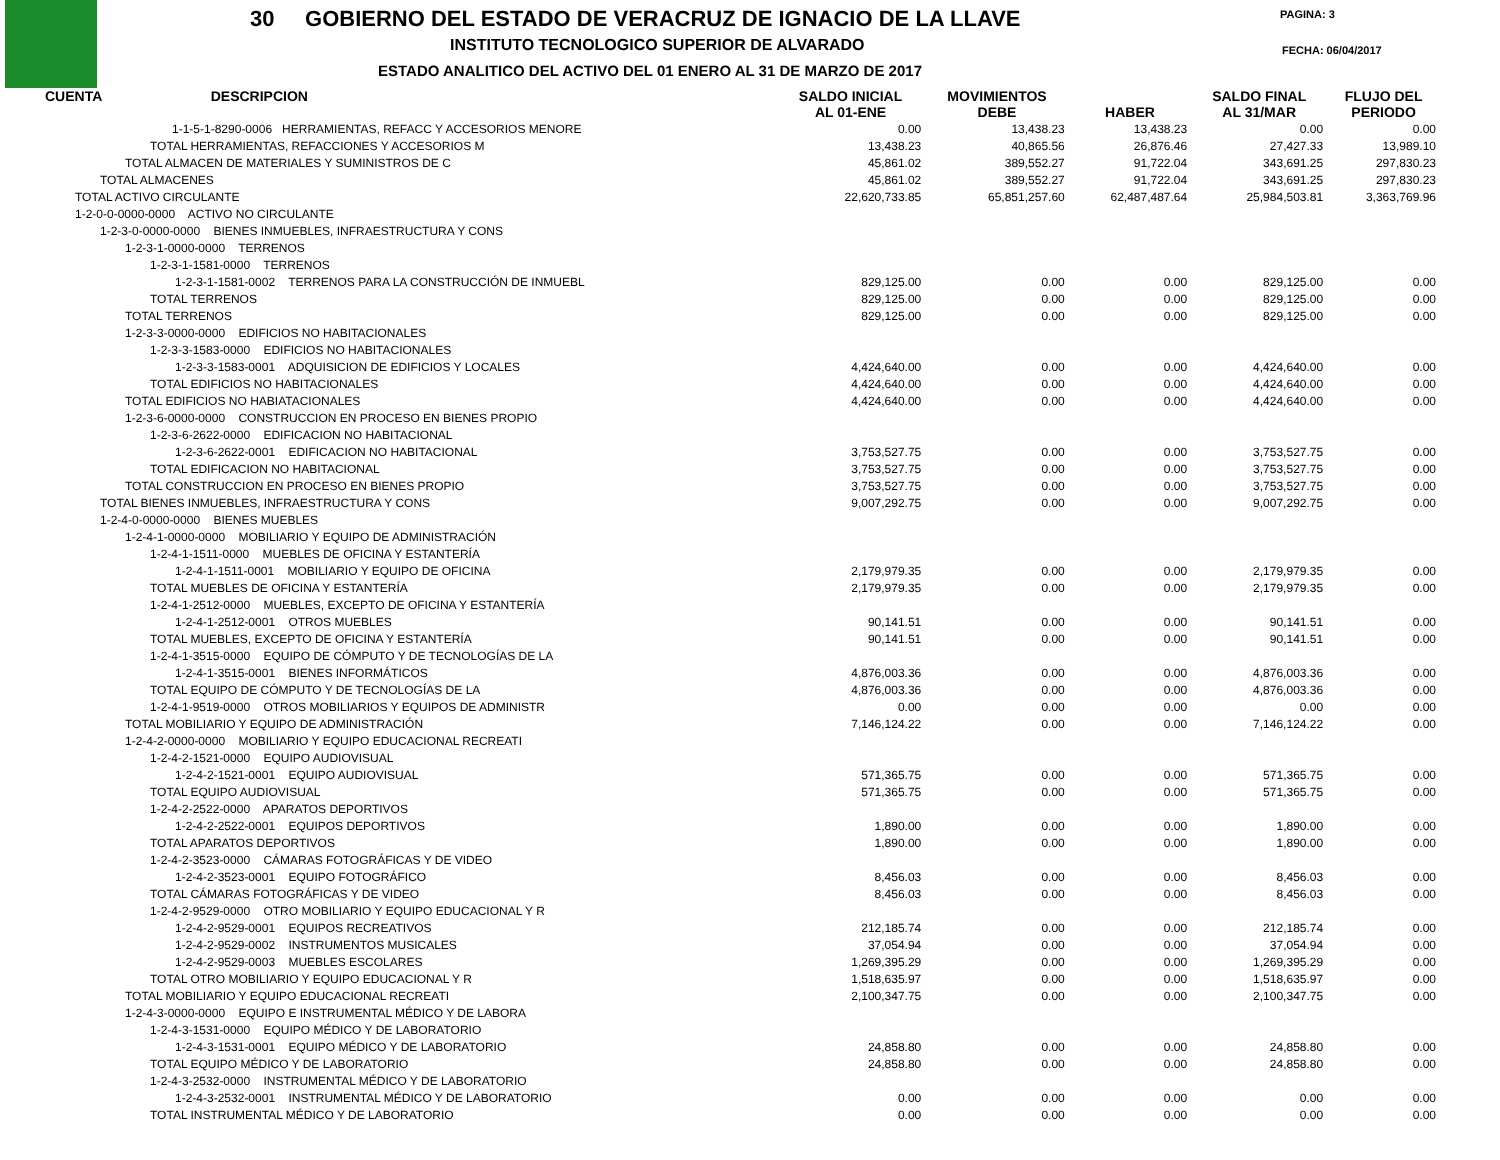30 GOBIERNO DEL ESTADO DE VERACRUZ DE IGNACIO DE LA LLAVE
INSTITUTO TECNOLOGICO SUPERIOR DE ALVARADO
ESTADO ANALITICO DEL ACTIVO DEL 01 ENERO AL 31 DE MARZO DE 2017
PAGINA: 3
FECHA: 06/04/2017
| CUENTA DESCRIPCION | | SALDO INICIAL AL 01-ENE | MOVIMIENTOS DEBE | HABER | SALDO FINAL AL 31/MAR | FLUJO DEL PERIODO |
| --- | --- | --- | --- | --- | --- | --- |
| | 1-1-5-1-8290-0006 HERRAMIENTAS, REFACC Y ACCESORIOS MENORE | 0.00 | 13,438.23 | 13,438.23 | 0.00 | 0.00 |
| TOTAL HERRAMIENTAS, REFACCIONES Y ACCESORIOS M | | 13,438.23 | 40,865.56 | 26,876.46 | 27,427.33 | 13,989.10 |
| TOTAL ALMACEN DE MATERIALES Y SUMINISTROS DE C | | 45,861.02 | 389,552.27 | 91,722.04 | 343,691.25 | 297,830.23 |
| TOTAL ALMACENES | | 45,861.02 | 389,552.27 | 91,722.04 | 343,691.25 | 297,830.23 |
| TOTAL ACTIVO CIRCULANTE | | 22,620,733.85 | 65,851,257.60 | 62,487,487.64 | 25,984,503.81 | 3,363,769.96 |
| 1-2-0-0-0000-0000 ACTIVO NO CIRCULANTE | | | | | | |
| 1-2-3-0-0000-0000 BIENES INMUEBLES, INFRAESTRUCTURA Y CONS | | | | | | |
| 1-2-3-1-0000-0000 TERRENOS | | | | | | |
| 1-2-3-1-1581-0000 TERRENOS | | | | | | |
| 1-2-3-1-1581-0002 TERRENOS PARA LA CONSTRUCCIÓN DE INMUEBL | | 829,125.00 | 0.00 | 0.00 | 829,125.00 | 0.00 |
| TOTAL TERRENOS | | 829,125.00 | 0.00 | 0.00 | 829,125.00 | 0.00 |
| TOTAL TERRENOS | | 829,125.00 | 0.00 | 0.00 | 829,125.00 | 0.00 |
| 1-2-3-3-0000-0000 EDIFICIOS NO HABITACIONALES | | | | | | |
| 1-2-3-3-1583-0000 EDIFICIOS NO HABITACIONALES | | | | | | |
| 1-2-3-3-1583-0001 ADQUISICION DE EDIFICIOS Y LOCALES | | 4,424,640.00 | 0.00 | 0.00 | 4,424,640.00 | 0.00 |
| TOTAL EDIFICIOS NO HABITACIONALES | | 4,424,640.00 | 0.00 | 0.00 | 4,424,640.00 | 0.00 |
| TOTAL EDIFICIOS NO HABIATACIONALES | | 4,424,640.00 | 0.00 | 0.00 | 4,424,640.00 | 0.00 |
| 1-2-3-6-0000-0000 CONSTRUCCION EN PROCESO EN BIENES PROPIO | | | | | | |
| 1-2-3-6-2622-0000 EDIFICACION NO HABITACIONAL | | | | | | |
| 1-2-3-6-2622-0001 EDIFICACION NO HABITACIONAL | | 3,753,527.75 | 0.00 | 0.00 | 3,753,527.75 | 0.00 |
| TOTAL EDIFICACION NO HABITACIONAL | | 3,753,527.75 | 0.00 | 0.00 | 3,753,527.75 | 0.00 |
| TOTAL CONSTRUCCION EN PROCESO EN BIENES PROPIO | | 3,753,527.75 | 0.00 | 0.00 | 3,753,527.75 | 0.00 |
| TOTAL BIENES INMUEBLES, INFRAESTRUCTURA Y CONS | | 9,007,292.75 | 0.00 | 0.00 | 9,007,292.75 | 0.00 |
| 1-2-4-0-0000-0000 BIENES MUEBLES | | | | | | |
| 1-2-4-1-0000-0000 MOBILIARIO Y EQUIPO DE ADMINISTRACIÓN | | | | | | |
| 1-2-4-1-1511-0000 MUEBLES DE OFICINA Y ESTANTERÍA | | | | | | |
| 1-2-4-1-1511-0001 MOBILIARIO Y EQUIPO DE OFICINA | | 2,179,979.35 | 0.00 | 0.00 | 2,179,979.35 | 0.00 |
| TOTAL MUEBLES DE OFICINA Y ESTANTERÍA | | 2,179,979.35 | 0.00 | 0.00 | 2,179,979.35 | 0.00 |
| 1-2-4-1-2512-0000 MUEBLES, EXCEPTO DE OFICINA Y ESTANTERÍA | | | | | | |
| 1-2-4-1-2512-0001 OTROS MUEBLES | | 90,141.51 | 0.00 | 0.00 | 90,141.51 | 0.00 |
| TOTAL MUEBLES, EXCEPTO DE OFICINA Y ESTANTERÍA | | 90,141.51 | 0.00 | 0.00 | 90,141.51 | 0.00 |
| 1-2-4-1-3515-0000 EQUIPO DE CÓMPUTO Y DE TECNOLOGÍAS DE LA | | | | | | |
| 1-2-4-1-3515-0001 BIENES INFORMÁTICOS | | 4,876,003.36 | 0.00 | 0.00 | 4,876,003.36 | 0.00 |
| TOTAL EQUIPO DE CÓMPUTO Y DE TECNOLOGÍAS DE LA | | 4,876,003.36 | 0.00 | 0.00 | 4,876,003.36 | 0.00 |
| 1-2-4-1-9519-0000 OTROS MOBILIARIOS Y EQUIPOS DE ADMINISTR | | 0.00 | 0.00 | 0.00 | 0.00 | 0.00 |
| TOTAL MOBILIARIO Y EQUIPO DE ADMINISTRACIÓN | | 7,146,124.22 | 0.00 | 0.00 | 7,146,124.22 | 0.00 |
| 1-2-4-2-0000-0000 MOBILIARIO Y EQUIPO EDUCACIONAL RECREATI | | | | | | |
| 1-2-4-2-1521-0000 EQUIPO AUDIOVISUAL | | | | | | |
| 1-2-4-2-1521-0001 EQUIPO AUDIOVISUAL | | 571,365.75 | 0.00 | 0.00 | 571,365.75 | 0.00 |
| TOTAL EQUIPO AUDIOVISUAL | | 571,365.75 | 0.00 | 0.00 | 571,365.75 | 0.00 |
| 1-2-4-2-2522-0000 APARATOS DEPORTIVOS | | | | | | |
| 1-2-4-2-2522-0001 EQUIPOS DEPORTIVOS | | 1,890.00 | 0.00 | 0.00 | 1,890.00 | 0.00 |
| TOTAL APARATOS DEPORTIVOS | | 1,890.00 | 0.00 | 0.00 | 1,890.00 | 0.00 |
| 1-2-4-2-3523-0000 CÁMARAS FOTOGRÁFICAS Y DE VIDEO | | | | | | |
| 1-2-4-2-3523-0001 EQUIPO FOTOGRÁFICO | | 8,456.03 | 0.00 | 0.00 | 8,456.03 | 0.00 |
| TOTAL CÁMARAS FOTOGRÁFICAS Y DE VIDEO | | 8,456.03 | 0.00 | 0.00 | 8,456.03 | 0.00 |
| 1-2-4-2-9529-0000 OTRO MOBILIARIO Y EQUIPO EDUCACIONAL Y R | | | | | | |
| 1-2-4-2-9529-0001 EQUIPOS RECREATIVOS | | 212,185.74 | 0.00 | 0.00 | 212,185.74 | 0.00 |
| 1-2-4-2-9529-0002 INSTRUMENTOS MUSICALES | | 37,054.94 | 0.00 | 0.00 | 37,054.94 | 0.00 |
| 1-2-4-2-9529-0003 MUEBLES ESCOLARES | | 1,269,395.29 | 0.00 | 0.00 | 1,269,395.29 | 0.00 |
| TOTAL OTRO MOBILIARIO Y EQUIPO EDUCACIONAL Y R | | 1,518,635.97 | 0.00 | 0.00 | 1,518,635.97 | 0.00 |
| TOTAL MOBILIARIO Y EQUIPO EDUCACIONAL RECREATI | | 2,100,347.75 | 0.00 | 0.00 | 2,100,347.75 | 0.00 |
| 1-2-4-3-0000-0000 EQUIPO E INSTRUMENTAL MÉDICO Y DE LABORA | | | | | | |
| 1-2-4-3-1531-0000 EQUIPO MÉDICO Y DE LABORATORIO | | | | | | |
| 1-2-4-3-1531-0001 EQUIPO MÉDICO Y DE LABORATORIO | | 24,858.80 | 0.00 | 0.00 | 24,858.80 | 0.00 |
| TOTAL EQUIPO MÉDICO Y DE LABORATORIO | | 24,858.80 | 0.00 | 0.00 | 24,858.80 | 0.00 |
| 1-2-4-3-2532-0000 INSTRUMENTAL MÉDICO Y DE LABORATORIO | | | | | | |
| 1-2-4-3-2532-0001 INSTRUMENTAL MÉDICO Y DE LABORATORIO | | 0.00 | 0.00 | 0.00 | 0.00 | 0.00 |
| TOTAL INSTRUMENTAL MÉDICO Y DE LABORATORIO | | 0.00 | 0.00 | 0.00 | 0.00 | 0.00 |